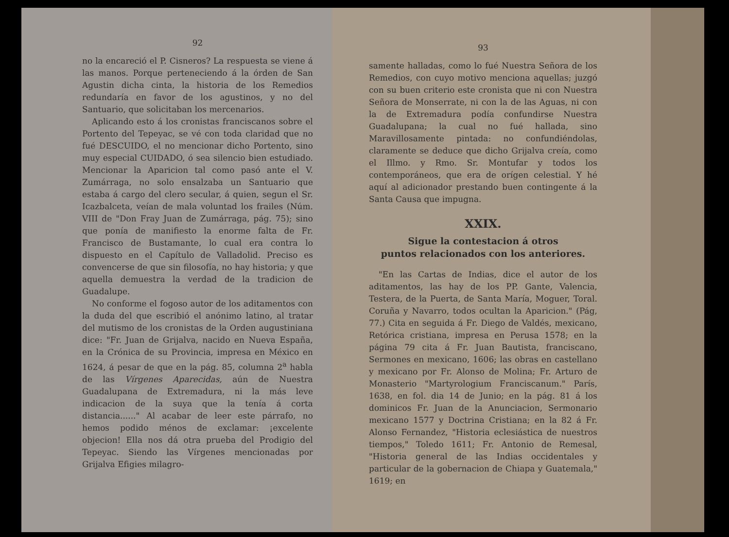92
no la encareció el P. Cisneros? La respuesta se viene á las manos. Porque perteneciendo á la órden de San Agustin dicha cinta, la historia de los Remedios redundaría en favor de los agustinos, y no del Santuario, que solicitaban los mercenarios.
Aplicando esto á los cronistas franciscanos sobre el Portento del Tepeyac, se vé con toda claridad que no fué DESCUIDO, el no mencionar dicho Portento, sino muy especial CUIDADO, ó sea silencio bien estudiado. Mencionar la Aparicion tal como pasó ante el V. Zumárraga, no solo ensalzaba un Santuario que estaba á cargo del clero secular, á quien, segun el Sr. Icazbalceta, veían de mala voluntad los frailes (Núm. VIII de "Don Fray Juan de Zumárraga, pág. 75); sino que ponía de manifiesto la enorme falta de Fr. Francisco de Bustamante, lo cual era contra lo dispuesto en el Capítulo de Valladolid. Preciso es convencerse de que sin filosofía, no hay historia; y que aquella demuestra la verdad de la tradicion de Guadalupe.
No conforme el fogoso autor de los aditamentos con la duda del que escribió el anónimo latino, al tratar del mutismo de los cronistas de la Orden augustiniana dice: "Fr. Juan de Grijalva, nacido en Nueva España, en la Crónica de su Provincia, impresa en México en 1624, á pesar de que en la pág. 85, columna 2<sup>a</sup> habla de las Vírgenes Aparecidas, aún de Nuestra Guadalupana de Extremadura, ni la más leve indicacion de la suya que la tenía á corta distancia......" Al acabar de leer este párrafo, no hemos podido ménos de exclamar: ¡excelente objecion! Ella nos dá otra prueba del Prodigio del Tepeyac. Siendo las Vírgenes mencionadas por Grijalva Efigies milagro-
93
samente halladas, como lo fué Nuestra Señora de los Remedios, con cuyo motivo menciona aquellas; juzgó con su buen criterio este cronista que ni con Nuestra Señora de Monserrate, ni con la de las Aguas, ni con la de Extremadura podía confundirse Nuestra Guadalupana; la cual no fué hallada, sino Maravillosamente pintada: no confundiéndolas, claramente se deduce que dicho Grijalva creía, como el Illmo. y Rmo. Sr. Montufar y todos los contemporáneos, que era de orígen celestial. Y hé aquí al adicionador prestando buen contingente á la Santa Causa que impugna.
XXIX.
Sigue la contestacion á otros
puntos relacionados con los anteriores.
"En las Cartas de Indias, dice el autor de los aditamentos, las hay de los PP. Gante, Valencia, Testera, de la Puerta, de Santa María, Moguer, Toral. Coruña y Navarro, todos ocultan la Aparicion." (Pág, 77.) Cita en seguida á Fr. Diego de Valdés, mexicano, Retórica cristiana, impresa en Perusa 1578; en la página 79 cita á Fr. Juan Bautista, franciscano, Sermones en mexicano, 1606; las obras en castellano y mexicano por Fr. Alonso de Molina; Fr. Arturo de Monasterio "Martyrologium Franciscanum." París, 1638, en fol. dia 14 de Junio; en la pág. 81 á los dominicos Fr. Juan de la Anunciacion, Sermonario mexicano 1577 y Doctrina Cristiana; en la 82 á Fr. Alonso Fernandez, "Historia eclesiástica de nuestros tiempos," Toledo 1611; Fr. Antonio de Remesal, "Historia general de las Indias occidentales y particular de la gobernacion de Chiapa y Guatemala," 1619; en